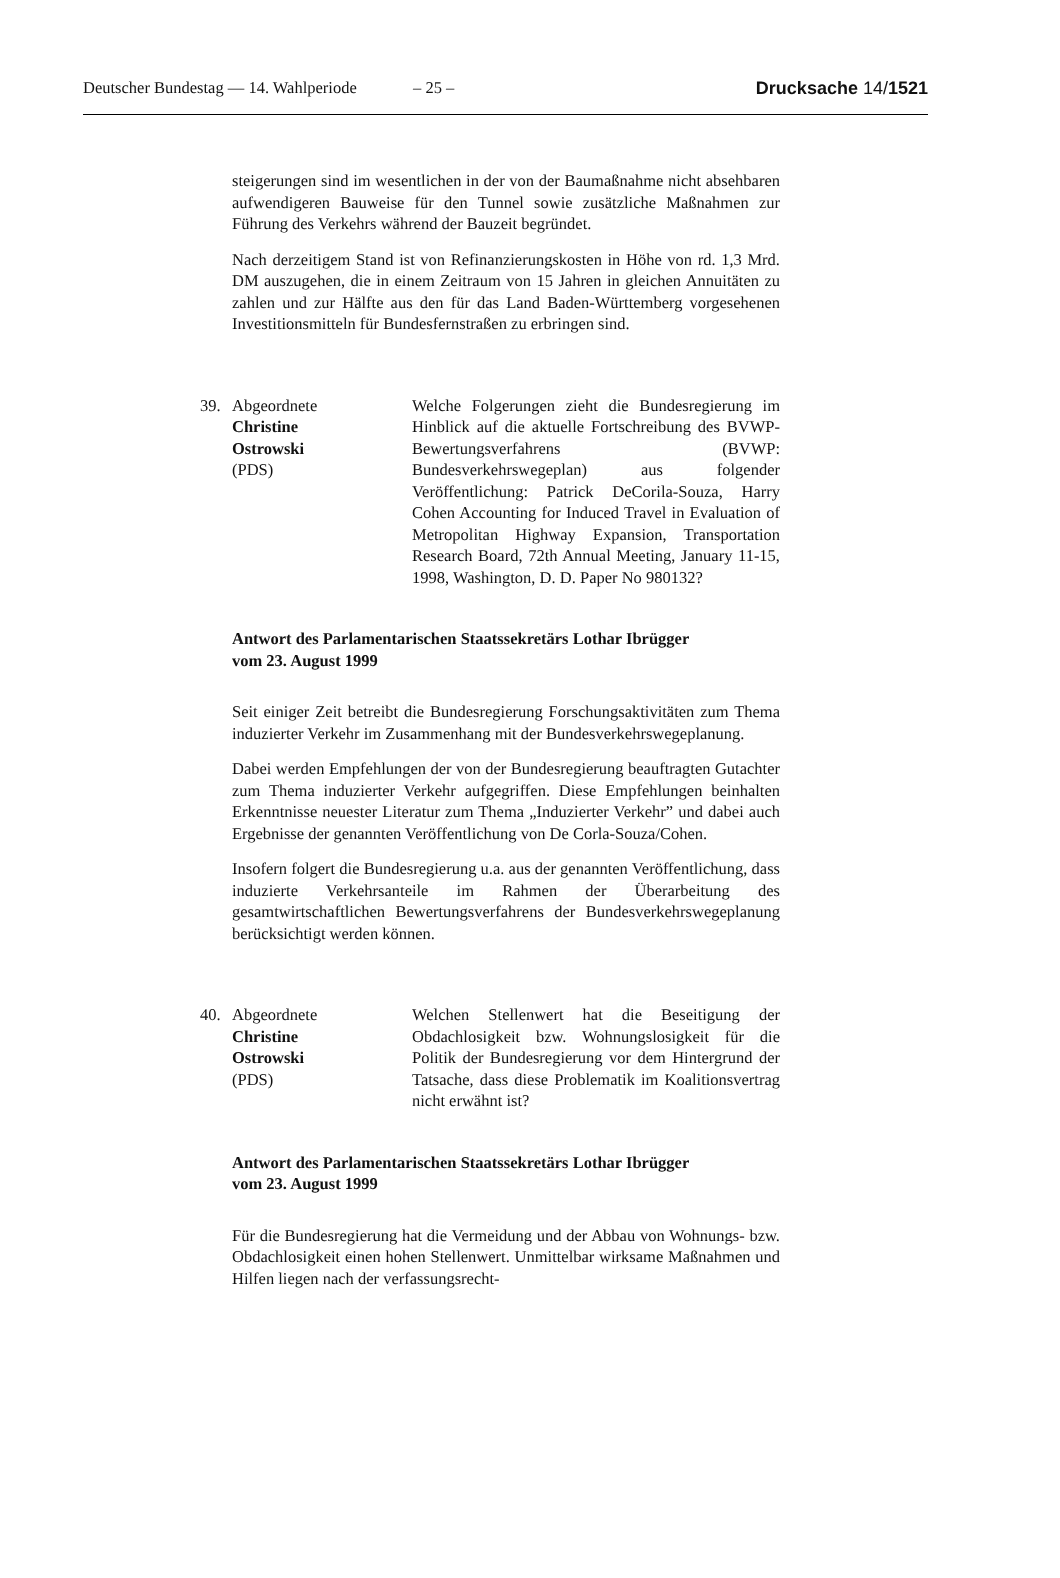Deutscher Bundestag — 14. Wahlperiode
– 25 – Drucksache 14/1521
steigerungen sind im wesentlichen in der von der Baumaßnahme nicht absehbaren aufwendigeren Bauweise für den Tunnel sowie zusätzliche Maßnahmen zur Führung des Verkehrs während der Bauzeit begründet.
Nach derzeitigem Stand ist von Refinanzierungskosten in Höhe von rd. 1,3 Mrd. DM auszugehen, die in einem Zeitraum von 15 Jahren in gleichen Annuitäten zu zahlen und zur Hälfte aus den für das Land Baden-Württemberg vorgesehenen Investitionsmitteln für Bundesfernstraßen zu erbringen sind.
39. Abgeordnete
Christine
Ostrowski
(PDS)
Welche Folgerungen zieht die Bundesregierung im Hinblick auf die aktuelle Fortschreibung des BVWP-Bewertungsverfahrens (BVWP: Bundesverkehrswegeplan) aus folgender Veröffentlichung: Patrick DeCorila-Souza, Harry Cohen Accounting for Induced Travel in Evaluation of Metropolitan Highway Expansion, Transportation Research Board, 72th Annual Meeting, January 11-15, 1998, Washington, D. D. Paper No 980132?
Antwort des Parlamentarischen Staatssekretärs Lothar Ibrügger
vom 23. August 1999
Seit einiger Zeit betreibt die Bundesregierung Forschungsaktivitäten zum Thema induzierter Verkehr im Zusammenhang mit der Bundesverkehrswegeplanung.
Dabei werden Empfehlungen der von der Bundesregierung beauftragten Gutachter zum Thema induzierter Verkehr aufgegriffen. Diese Empfehlungen beinhalten Erkenntnisse neuester Literatur zum Thema „Induzierter Verkehr” und dabei auch Ergebnisse der genannten Veröffentlichung von De Corla-Souza/Cohen.
Insofern folgert die Bundesregierung u.a. aus der genannten Veröffentlichung, dass induzierte Verkehrsanteile im Rahmen der Überarbeitung des gesamtwirtschaftlichen Bewertungsverfahrens der Bundesverkehrswegeplanung berücksichtigt werden können.
40. Abgeordnete
Christine
Ostrowski
(PDS)
Welchen Stellenwert hat die Beseitigung der Obdachlosigkeit bzw. Wohnungslosigkeit für die Politik der Bundesregierung vor dem Hintergrund der Tatsache, dass diese Problematik im Koalitionsvertrag nicht erwähnt ist?
Antwort des Parlamentarischen Staatssekretärs Lothar Ibrügger
vom 23. August 1999
Für die Bundesregierung hat die Vermeidung und der Abbau von Wohnungs- bzw. Obdachlosigkeit einen hohen Stellenwert. Unmittelbar wirksame Maßnahmen und Hilfen liegen nach der verfassungsrecht-